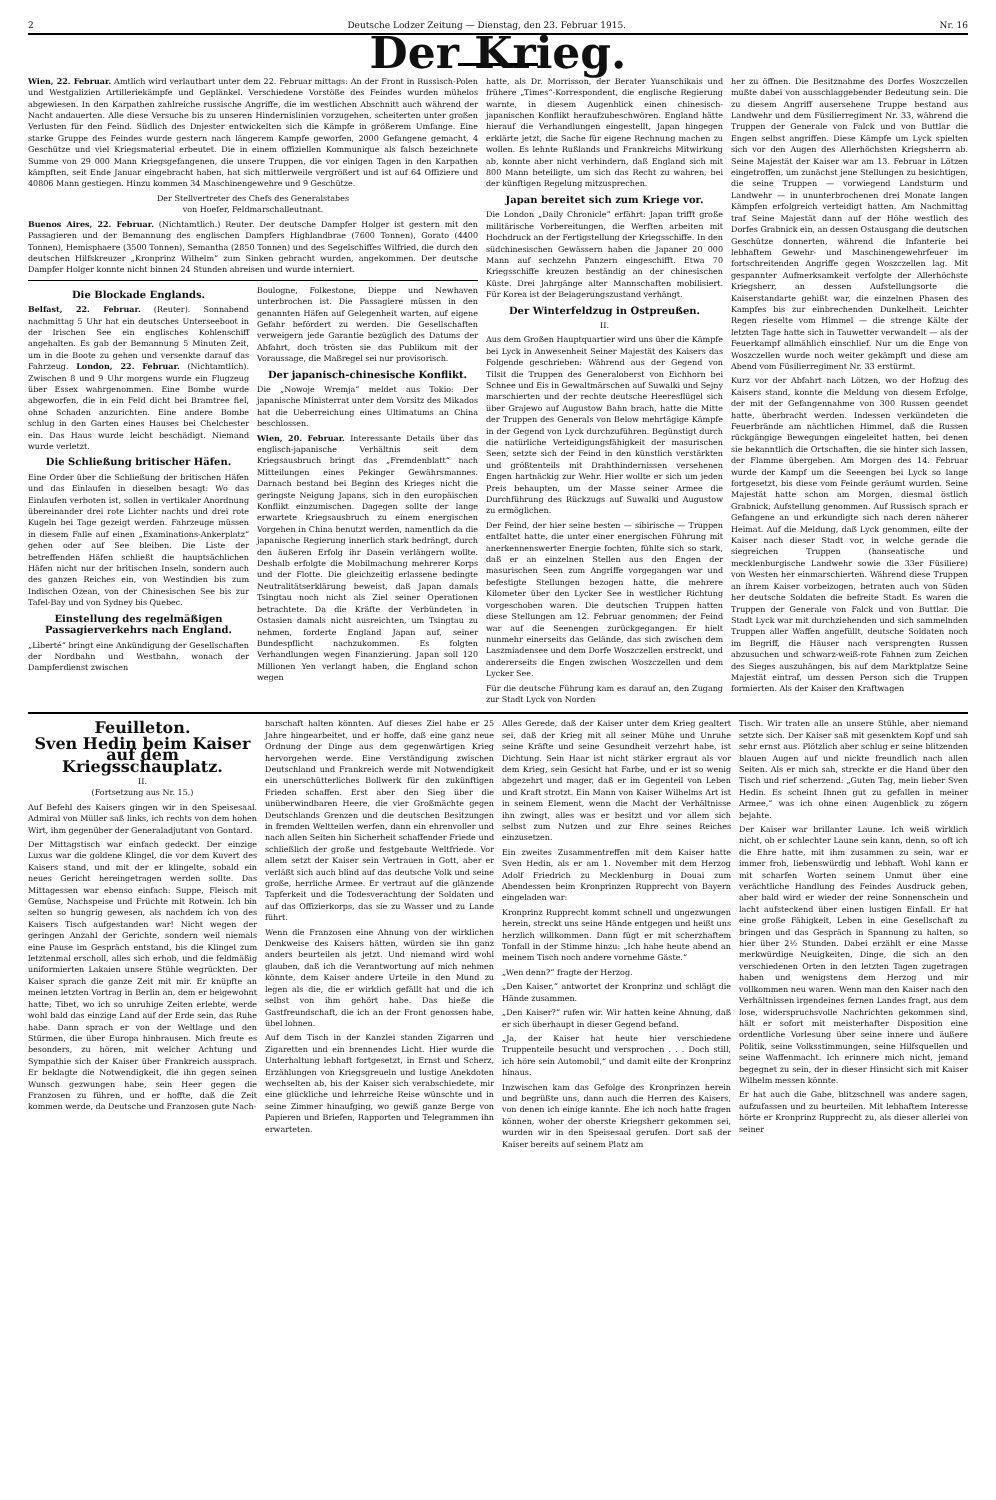2 Deutsche Lodzer Zeitung — Dienstag, den 23. Februar 1915. Nr. 16
Der Krieg.
Wien, 22. Februar. Amtlich wird verlautbart unter dem 22. Februar mittags: An der Front in Russisch-Polen und Westgalizien Artilleriekämpfe und Geplänkel. Verschiedene Vorstöße des Feindes wurden mühelos abgewiesen. In den Karpathen zahlreiche russische Angriffe, die im westlichen Abschnitt auch während der Nacht andauerten. Alle diese Versuche bis zu unseren Hindernislinien vorzugehen, scheiterten unter großen Verlusten für den Feind. Südlich des Dnjester entwickelten sich die Kämpfe in größerem Umfange. Eine starke Gruppe des Feindes wurde gestern nach längerem Kampfe geworfen, 2000 Gefangene gemacht, 4 Geschütze und viel Kriegsmaterial erbeutet. Die in einem offiziellen Kommunique als falsch bezeichnete Summe von 29 000 Mann Kriegsgefangenen, die unsere Truppen, die vor einigen Tagen in den Karpathen kämpften, seit Ende Januar eingebracht haben, hat sich mittlerweile vergrößert und ist auf 64 Offiziere und 40806 Mann gestiegen. Hinzu kommen 34 Maschinengewehre und 9 Geschütze.
Der Stellvertreter des Chefs des Generalstabes
von Hoefer, Feldmarschalleutnant.
Buenos Aires, 22. Februar. (Nichtamtlich.) Reuter. Der deutsche Dampfer Holger ist gestern mit den Passagieren und der Bemannung des englischen Dampfers Highlandbrae (7600 Tonnen), Gorato (4400 Tonnen), Hemisphaere (3500 Tonnen), Semantha (2850 Tonnen) und des Segelschiffes Wilfried, die durch den deutschen Hilfskreuzer „Kronprinz Wilhelm“ zum Sinken gebracht wurden, angekommen. Der deutsche Dampfer Holger konnte nicht binnen 24 Stunden abreisen und wurde interniert.
Die Blockade Englands.
Belfast, 22. Februar. (Reuter). Sonnabend nachmittag 5 Uhr hat ein deutsches Unterseeboot in der Irischen See ein englisches Kohlenschiff angehalten. Es gab der Bemannung 5 Minuten Zeit, um in die Boote zu gehen und versenkte darauf das Fahrzeug. London, 22. Februar. (Nichtamtlich). Zwischen 8 und 9 Uhr morgens wurde ein Flugzeug über Essex wahrgenommen. Eine Bombe wurde abgeworfen, die in ein Feld dicht bei Bramtree fiel, ohne Schaden anzurichten. Eine andere Bombe schlug in den Garten eines Hauses bei Chelchester ein. Das Haus wurde leicht beschädigt. Niemand wurde verletzt.
Die Schließung britischer Häfen.
Eine Order über die Schließung der britischen Häfen und das Einlaufen in dieselben besagt: Wo das Einlaufen verboten ist, sollen in vertikaler Anordnung übereinander drei rote Lichter nachts und drei rote Kugeln bei Tage gezeigt werden. Fahrzeuge müssen in diesem Falle auf einen „Examinations-Ankerplatz“ gehen oder auf See bleiben. Die Liste der betreffenden Häfen schließt die hauptsächlichen Häfen nicht nur der britischen Inseln, sondern auch des ganzen Reiches ein, von Westindien bis zum Indischen Ozean, von der Chinesischen See bis zur Tafel-Bay und von Sydney bis Quebec.
Einstellung des regelmäßigen Passagierverkehrs nach England.
„Liberté“ bringt eine Ankündigung der Gesellschaften der Nordbahn und Westbahn, wonach der Dampferdienst zwischen
Boulogne, Folkestone, Dieppe und Newhaven unterbrochen ist. Die Passagiere müssen in den genannten Häfen auf Gelegenheit warten, auf eigene Gefahr befördert zu werden. Die Gesellschaften verweigern jede Garantie bezüglich des Datums der Abfahrt, doch trösten sie das Publikum mit der Voraussage, die Maßregel sei nur provisorisch.
Der japanisch-chinesische Konflikt.
Die „Nowoje Wremja“ meldet aus Tokio: Der japanische Ministerrat unter dem Vorsitz des Mikados hat die Ueberreichung eines Ultimatums an China beschlossen.
Wien, 20. Februar. Interessante Details über das englisch-japanische Verhältnis seit dem Kriegsausbruch bringt das „Fremdenblatt“ nach Mitteilungen eines Pekinger Gewährsmannes. Darnach bestand bei Beginn des Krieges nicht die geringste Neigung Japans, sich in den europäischen Konflikt einzumischen. Dagegen sollte der lange erwartete Kriegsausbruch zu einem energischen Vorgehen in China benutzt werden, namentlich da die japanische Regierung innerlich stark bedrängt, durch den äußeren Erfolg ihr Dasein verlängern wollte. Deshalb erfolgte die Mobilmachung mehrerer Korps und der Flotte. Die gleichzeitig erlassene bedingte Neutralitätserklärung beweist, daß Japan damals Tsingtau noch nicht als Ziel seiner Operationen betrachtete. Da die Kräfte der Verbündeten in Ostasien damals nicht ausreichten, um Tsingtau zu nehmen, forderte England Japan auf, seiner Bundespflicht nachzukommen. Es folgten Verhandlungen wegen Finanzierung. Japan soll 120 Millionen Yen verlangt haben, die England schon wegen
hatte, als Dr. Morrisson, der Berater Yuanschikais und frühere „Times“-Korrespondent, die englische Regierung warnte, in diesem Augenblick einen chinesisch-japanischen Konflikt heraufzubeschwören. England hätte hierauf die Verhandlungen eingestellt, Japan hingegen erklärte jetzt, die Sache für eigene Rechnung machen zu wollen. Es lehnte Rußlands und Frankreichs Mitwirkung ab, konnte aber nicht verhindern, daß England sich mit 800 Mann beteiligte, um sich das Recht zu wahren, bei der künftigen Regelung mitzusprechen.
Japan bereitet sich zum Kriege vor.
Die London „Daily Chronicle“ erfährt: Japan trifft große militärische Vorbereitungen, die Werften arbeiten mit Hochdruck an der Fertigstellung der Kriegsschiffe. In den südchinesischen Gewässern haben die Japaner 20 000 Mann auf sechzehn Panzern eingeschifft. Etwa 70 Kriegsschiffe kreuzen beständig an der chinesischen Küste. Drei Jahrgänge alter Mannschaften mobilisiert. Für Korea ist der Belagerungszustand verhängt.
Der Winterfeldzug in Ostpreußen.
II.
Aus dem Großen Hauptquartier wird uns über die Kämpfe bei Lyck in Anwesenheit Seiner Majestät des Kaisers das Folgende geschrieben: Während aus der Gegend von Tilsit die Truppen des Generaloberst von Eichhorn bei Schnee und Eis in Gewaltmärschen auf Suwalki und Sejny marschierten und der rechte deutsche Heeresflügel sich über Grajewo auf Augustow Bahn brach, hatte die Mitte der Truppen des Generals von Below mehrtägige Kämpfe in der Gegend von Lyck durchzuführen. Begünstigt durch die natürliche Verteidigungsfähigkeit der masurischen Seen, setzte sich der Feind in den künstlich verstärkten und größtenteils mit Drahthindernissen versehenen Engen hartnäckig zur Wehr. Hier wollte er sich um jeden Preis behaupten, um der Masse seiner Armee die Durchführung des Rückzugs auf Suwalki und Augustow zu ermöglichen.
Der Feind, der hier seine besten — sibirische — Truppen entfaltet hatte, die unter einer energischen Führung mit anerkennenswerter Energie fochten, fühlte sich so stark, daß er an einzelnen Stellen aus den Engen der masurischen Seen zum Angriffe vorgegangen war und befestigte Stellungen bezogen hatte, die mehrere Kilometer über den Lycker See in westlicher Richtung vorgeschoben waren. Die deutschen Truppen hatten diese Stellungen am 12. Februar genommen; der Feind war auf die Seenengen zurückgegangen. Er hielt nunmehr einerseits das Gelände, das sich zwischen dem Laszmiadensee und dem Dorfe Woszczellen erstreckt, und andererseits die Engen zwischen Woszczellen und dem Lycker See.
Für die deutsche Führung kam es darauf an, den Zugang zur Stadt Lyck von Norden
her zu öffnen. Die Besitznahme des Dorfes Woszczellen mußte dabei von ausschlaggebender Bedeutung sein. Die zu diesem Angriff ausersehene Truppe bestand aus Landwehr und dem Füsilierregiment Nr. 33, während die Truppen der Generale von Falck und von Buttlar die Engen selbst angriffen. Diese Kämpfe um Lyck spielten sich vor den Augen des Allerhöchsten Kriegsherrn ab. Seine Majestät der Kaiser war am 13. Februar in Lötzen eingetroffen, um zunächst jene Stellungen zu besichtigen, die seine Truppen — vorwiegend Landsturm und Landwehr — in ununterbrochenen drei Monate langen Kämpfen erfolgreich verteidigt hatten. Am Nachmittag traf Seine Majestät dann auf der Höhe westlich des Dorfes Grabnick ein, an dessen Ostausgang die deutschen Geschütze donnerten, während die Infanterie bei lebhaftem Gewehr- und Maschinengewehrfeuer im fortschreitenden Angriffe gegen Woszczellen lag. Mit gespannter Aufmerksamkeit verfolgte der Allerhöchste Kriegsherr, an dessen Aufstellungsorte die Kaiserstandarte gehißt war, die einzelnen Phasen des Kampfes bis zur einbrechenden Dunkelheit. Leichter Regen rieselte vom Himmel — die strenge Kälte der letzten Tage hatte sich in Tauwetter verwandelt — als der Feuerkampf allmählich einschlief. Nur um die Enge von Woszczellen wurde noch weiter gekämpft und diese am Abend vom Füsilierregiment Nr. 33 erstürmt.
Kurz vor der Abfahrt nach Lötzen, wo der Hofzug des Kaisers stand, konnte die Meldung von diesem Erfolge, der mit der Gefangennahme von 300 Russen geendet hatte, überbracht werden. Indessen verkündeten die Feuerbrände am nächtlichen Himmel, daß die Russen rückgängige Bewegungen eingeleitet hatten, bei denen sie bekanntlich die Ortschaften, die sie hinter sich lassen, der Flamme übergeben. Am Morgen des 14. Februar wurde der Kampf um die Seeengen bei Lyck so lange fortgesetzt, bis diese vom Feinde geräumt wurden. Seine Majestät hatte schon am Morgen, diesmal östlich Grabnick, Aufstellung genommen. Auf Russisch sprach er Gefangene an und erkundigte sich nach deren näherer Heimat. Auf die Meldung, daß Lyck genommen, eilte der Kaiser nach dieser Stadt vor, in welche gerade die siegreichen Truppen (hanseatische und mecklenburgische Landwehr sowie die 33er Füsiliere) von Westen her einmarschierten. Während diese Truppen an ihrem Kaiser vorbeizogen, betraten auch von Süden her deutsche Soldaten die befreite Stadt. Es waren die Truppen der Generale von Falck und von Buttlar. Die Stadt Lyck war mit durchziehenden und sich sammelnden Truppen aller Waffen angefüllt, deutsche Soldaten noch im Begriff, die Häuser nach versprengten Russen abzusuchen und schwarz-weiß-rote Fahnen zum Zeichen des Sieges auszuhängen, bis auf dem Marktplatze Seine Majestät eintraf, um dessen Person sich die Truppen formierten. Als der Kaiser den Kraftwagen
Feuilleton.
Sven Hedin beim Kaiser auf dem Kriegsschauplatz.
II.
(Fortsetzung aus Nr. 15.)
Auf Befehl des Kaisers gingen wir in den Speisesaal. Admiral von Müller saß links, ich rechts von dem hohen Wirt, ihm gegenüber der Generaladjutant von Gontard.
Der Mittagstisch war einfach gedeckt. Der einzige Luxus war die goldene Klingel, die vor dem Kuvert des Kaisers stand, und mit der er klingelte, sobald ein neues Gericht hereingetragen werden sollte. Das Mittagessen war ebenso einfach: Suppe, Fleisch mit Gemüse, Nachspeise und Früchte mit Rotwein. Ich bin selten so hungrig gewesen, als nachdem ich von des Kaisers Tisch aufgestanden war! Nicht wegen der geringen Anzahl der Gerichte, sondern weil niemals eine Pause im Gespräch entstand, bis die Klingel zum letztenmal erscholl, alles sich erhob, und die feldmäßig uniformierten Lakaien unsere Stühle wegrückten. Der Kaiser sprach die ganze Zeit mit mir. Er knüpfte an meinen letzten Vortrag in Berlin an, dem er beigewohnt hatte; Tibet, wo ich so unruhige Zeiten erlebte, werde wohl bald das einzige Land auf der Erde sein, das Ruhe habe. Dann sprach er von der Weltlage und den Stürmen, die über Europa hinbrausen. Mich freute es besonders, zu hören, mit welcher Achtung und Sympathie sich der Kaiser über Frankreich aussprach. Er beklagte die Notwendigkeit, die ihn gegen seinen Wunsch gezwungen habe, sein Heer gegen die Franzosen zu führen, und er hoffte, daß die Zeit kommen werde, da Deutsche und Franzosen gute Nach-
barschaft halten könnten. Auf dieses Ziel habe er 25 Jahre hingearbeitet, und er hoffe, daß eine ganz neue Ordnung der Dinge aus dem gegenwärtigen Krieg hervorgehen werde. Eine Verständigung zwischen Deutschland und Frankreich werde mit Notwendigkeit ein unerschütterliches Bollwerk für den zukünftigen Frieden schaffen. Erst aber den Sieg über die unüberwindbaren Heere, die vier Großmächte gegen Deutschlands Grenzen und die deutschen Besitzungen in fremden Weltteilen werfen, dann ein ehrenvoller und nach allen Seiten hin Sicherheit schaffender Friede und schließlich der große und festgebaute Weltfriede. Vor allem setzt der Kaiser sein Vertrauen in Gott, aber er verläßt sich auch blind auf das deutsche Volk und seine große, herrliche Armee. Er vertraut auf die glänzende Tapferkeit und die Todesverachtung der Soldaten und auf das Offizierkorps, das sie zu Wasser und zu Lande führt.
Wenn die Franzosen eine Ahnung von der wirklichen Denkweise des Kaisers hätten, würden sie ihn ganz anders beurteilen als jetzt. Und niemand wird wohl glauben, daß ich die Verantwortung auf mich nehmen könnte, dem Kaiser andere Urteile in den Mund zu legen als die, die er wirklich gefällt hat und die ich selbst von ihm gehört habe. Das hieße die Gastfreundschaft, die ich an der Front genossen habe, übel lohnen.
Auf dem Tisch in der Kanzlei standen Zigarren und Zigaretten und ein brennendes Licht. Hier wurde die Unterhaltung lebhaft fortgesetzt, in Ernst und Scherz, Erzählungen von Kriegsgreueln und lustige Anekdoten wechselten ab, bis der Kaiser sich verabschiedete, mir eine glückliche und lehrreiche Reise wünschte und in seine Zimmer hinaufging, wo gewiß ganze Berge von Papieren und Briefen, Rapporten und Telegrammen ihn erwarteten.
Alles Gerede, daß der Kaiser unter dem Krieg gealtert sei, daß der Krieg mit all seiner Mühe und Unruhe seine Kräfte und seine Gesundheit verzehrt habe, ist Dichtung. Sein Haar ist nicht stärker ergraut als vor dem Krieg, sein Gesicht hat Farbe, und er ist so wenig abgezehrt und mager, daß er im Gegenteil von Leben und Kraft strotzt. Ein Mann von Kaiser Wilhelms Art ist in seinem Element, wenn die Macht der Verhältnisse ihn zwingt, alles was er besitzt und vor allem sich selbst zum Nutzen und zur Ehre seines Reiches einzusetzen.
Ein zweites Zusammentreffen mit dem Kaiser hatte Sven Hedin, als er am 1. November mit dem Herzog Adolf Friedrich zu Mecklenburg in Douai zum Abendessen beim Kronprinzen Rupprecht von Bayern eingeladen war:
Kronprinz Rupprecht kommt schnell und ungezwungen herein, streckt uns seine Hände entgegen und heißt uns herzlich willkommen. Dann fügt er mit scherzhaftem Tonfall in der Stimme hinzu: „Ich habe heute abend an meinem Tisch noch andere vornehme Gäste.“
„Wen denn?“ fragte der Herzog.
„Den Kaiser,“ antwortet der Kronprinz und schlägt die Hände zusammen.
„Den Kaiser?“ rufen wir. Wir hatten keine Ahnung, daß er sich überhaupt in dieser Gegend befand.
„Ja, der Kaiser hat heute hier verschiedene Truppenteile besucht und versprochen . . . Doch still, ich höre sein Automobil,“ und damit eilte der Kronprinz hinaus.
Inzwischen kam das Gefolge des Kronprinzen herein und begrüßte uns, dann auch die Herren des Kaisers, von denen ich einige kannte. Ehe ich noch hatte fragen können, woher der oberste Kriegsherr gekommen sei, wurden wir in den Speisesaal gerufen. Dort saß der Kaiser bereits auf seinem Platz am
Tisch. Wir traten alle an unsere Stühle, aber niemand setzte sich. Der Kaiser saß mit gesenktem Kopf und sah sehr ernst aus. Plötzlich aber schlug er seine blitzenden blauen Augen auf und nickte freundlich nach allen Seiten. Als er mich sah, streckte er die Hand über den Tisch und rief scherzend: „Guten Tag, mein lieber Sven Hedin. Es scheint Ihnen gut zu gefallen in meiner Armee,“ was ich ohne einen Augenblick zu zögern bejahte.
Der Kaiser war brillanter Laune. Ich weiß wirklich nicht, ob er schlechter Laune sein kann, denn, so oft ich die Ehre hatte, mit ihm zusammen zu sein, war er immer froh, liebenswürdig und lebhaft. Wohl kann er mit scharfen Worten seinem Unmut über eine verächtliche Handlung des Feindes Ausdruck geben, aber bald wird er wieder der reine Sonnenschein und lacht aufsteckend über einen lustigen Einfall. Er hat eine große Fähigkeit, Leben in eine Gesellschaft zu bringen und das Gespräch in Spannung zu halten, so hier über 2½ Stunden. Dabei erzählt er eine Masse merkwürdige Neuigkeiten, Dinge, die sich an den verschiedenen Orten in den letzten Tagen zugetragen haben und wenigstens dem Herzog und mir vollkommen neu waren. Wenn man den Kaiser nach den Verhältnissen irgendeines fernen Landes fragt, aus dem lose, widerspruchsvolle Nachrichten gekommen sind, hält er sofort mit meisterhafter Disposition eine ordentliche Vorlesung über seine innere und äußere Politik, seine Volksstimmungen, seine Hilfsquellen und seine Waffenmacht. Ich erinnere mich nicht, jemand begegnet zu sein, der in dieser Hinsicht sich mit Kaiser Wilhelm messen könnte.
Er hat auch die Gabe, blitzschnell was andere sagen, aufzufassen und zu beurteilen. Mit lebhaftem Interesse hörte er Kronprinz Rupprecht zu, als dieser allerlei von seiner